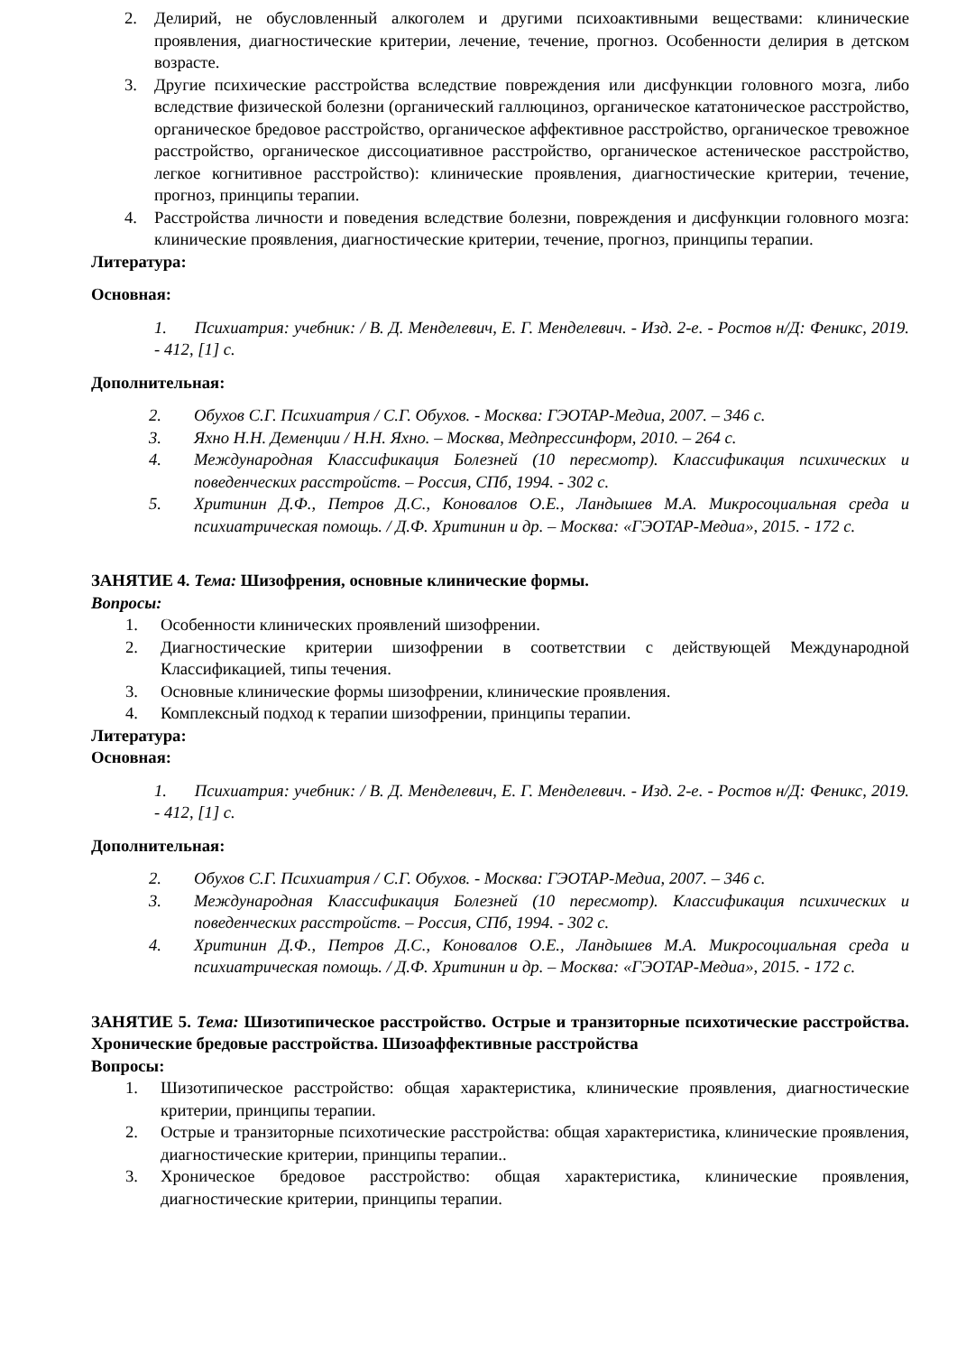2. Делирий, не обусловленный алкоголем и другими психоактивными веществами: клинические проявления, диагностические критерии, лечение, течение, прогноз. Особенности делирия в детском возрасте.
3. Другие психические расстройства вследствие повреждения или дисфункции головного мозга, либо вследствие физической болезни (органический галлюциноз, органическое кататоническое расстройство, органическое бредовое расстройство, органическое аффективное расстройство, органическое тревожное расстройство, органическое диссоциативное расстройство, органическое астеническое расстройство, легкое когнитивное расстройство): клинические проявления, диагностические критерии, течение, прогноз, принципы терапии.
4. Расстройства личности и поведения вследствие болезни, повреждения и дисфункции головного мозга: клинические проявления, диагностические критерии, течение, прогноз, принципы терапии.
Литература:
Основная:
1. Психиатрия: учебник: / В. Д. Менделевич, Е. Г. Менделевич. - Изд. 2-е. - Ростов н/Д: Феникс, 2019. - 412, [1] с.
Дополнительная:
2. Обухов С.Г. Психиатрия / С.Г. Обухов. - Москва: ГЭОТАР-Медиа, 2007. – 346 с.
3. Яхно Н.Н. Деменции / Н.Н. Яхно. – Москва, Медпрессинформ, 2010. – 264 с.
4. Международная Классификация Болезней (10 пересмотр). Классификация психических и поведенческих расстройств. – Россия, СПб, 1994. - 302 с.
5. Хритинин Д.Ф., Петров Д.С., Коновалов О.Е., Ландышев М.А. Микросоциальная среда и психиатрическая помощь. / Д.Ф. Хритинин и др. – Москва: «ГЭОТАР-Медиа», 2015. - 172 с.
ЗАНЯТИЕ 4. Тема: Шизофрения, основные клинические формы.
Вопросы:
1. Особенности клинических проявлений шизофрении.
2. Диагностические критерии шизофрении в соответствии с действующей Международной Классификацией, типы течения.
3. Основные клинические формы шизофрении, клинические проявления.
4. Комплексный подход к терапии шизофрении, принципы терапии.
Литература:
Основная:
1. Психиатрия: учебник: / В. Д. Менделевич, Е. Г. Менделевич. - Изд. 2-е. - Ростов н/Д: Феникс, 2019. - 412, [1] с.
Дополнительная:
2. Обухов С.Г. Психиатрия / С.Г. Обухов. - Москва: ГЭОТАР-Медиа, 2007. – 346 с.
3. Международная Классификация Болезней (10 пересмотр). Классификация психических и поведенческих расстройств. – Россия, СПб, 1994. - 302 с.
4. Хритинин Д.Ф., Петров Д.С., Коновалов О.Е., Ландышев М.А. Микросоциальная среда и психиатрическая помощь. / Д.Ф. Хритинин и др. – Москва: «ГЭОТАР-Медиа», 2015. - 172 с.
ЗАНЯТИЕ 5. Тема: Шизотипическое расстройство. Острые и транзиторные психотические расстройства. Хронические бредовые расстройства. Шизоаффективные расстройства
Вопросы:
1. Шизотипическое расстройство: общая характеристика, клинические проявления, диагностические критерии, принципы терапии.
2. Острые и транзиторные психотические расстройства: общая характеристика, клинические проявления, диагностические критерии, принципы терапии..
3. Хроническое бредовое расстройство: общая характеристика, клинические проявления, диагностические критерии, принципы терапии.